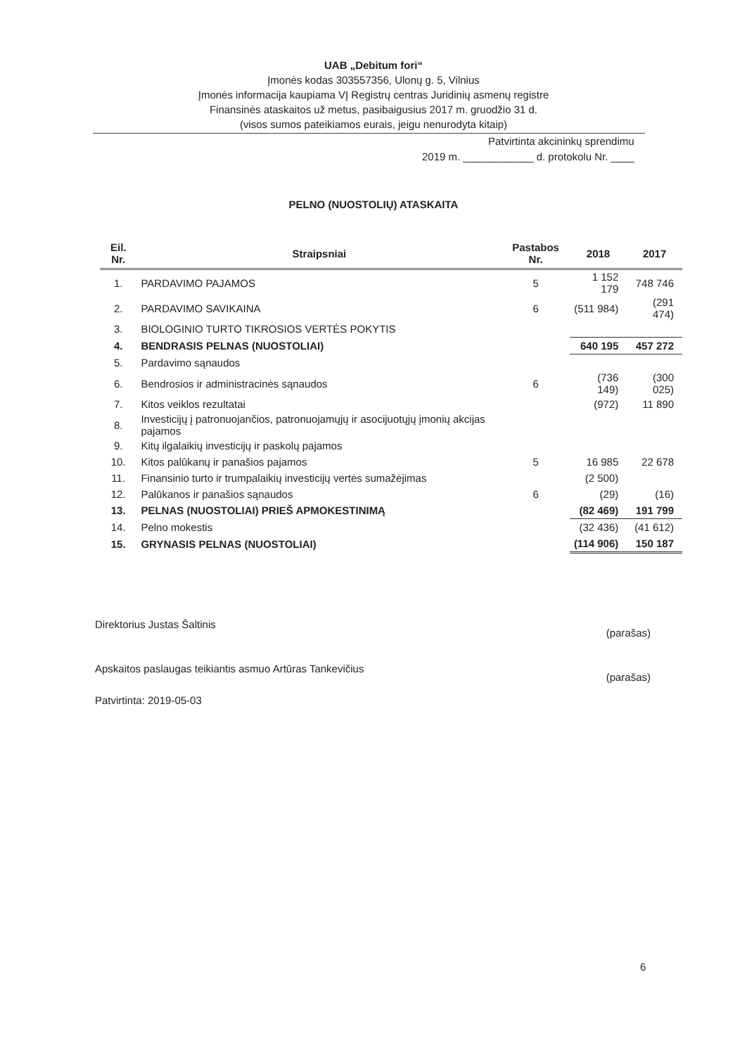UAB „Debitum fori“
Įmonės kodas 303557356, Ulonų g. 5, Vilnius
Įmonės informacija kaupiama VĮ Registrų centras Juridinių asmenų registre
Finansinės ataskaitos už metus, pasibaigusius 2017 m. gruodžio 31 d.
(visos sumos pateikiamos eurais, jeigu nenurodyta kitaip)
Patvirtinta akcininkų sprendimu
2019 m. ____________ d. protokolu Nr. ____
PELNO (NUOSTOLIŲ) ATASKAITA
| Eil. Nr. | Straipsniai | Pastabos Nr. | 2018 | 2017 |
| --- | --- | --- | --- | --- |
| 1. | PARDAVIMO PAJAMOS | 5 | 1 152 179 | 748 746 |
| 2. | PARDAVIMO SAVIKAINA | 6 | (511 984) | (291 474) |
| 3. | BIOLOGINIO TURTO TIKROSIOS VERTĖS POKYTIS | | | |
| 4. | BENDRASIS PELNAS (NUOSTOLIAI) | | 640 195 | 457 272 |
| 5. | Pardavimo sąnaudos | | | |
| 6. | Bendrosios ir administracinės sąnaudos | 6 | (736 149) | (300 025) |
| 7. | Kitos veiklos rezultatai | | (972) | 11 890 |
| 8. | Investicijų į patronuojančios, patronuojamųjų ir asocijuotųjų įmonių akcijas pajamos | | | |
| 9. | Kitų ilgalaikių investicijų ir paskolų pajamos | | | |
| 10. | Kitos palūkanų ir panašios pajamos | 5 | 16 985 | 22 678 |
| 11. | Finansinio turto ir trumpalaikių investicijų vertės sumažėjimas | | (2 500) | |
| 12. | Palūkanos ir panašios sąnaudos | 6 | (29) | (16) |
| 13. | PELNAS (NUOSTOLIAI) PRIEŠ APMOKESTINIMĄ | | (82 469) | 191 799 |
| 14. | Pelno mokestis | | (32 436) | (41 612) |
| 15. | GRYNASIS PELNAS (NUOSTOLIAI) | | (114 906) | 150 187 |
Direktorius Justas Šaltinis (parašas)
Apskaitos paslaugas teikiantis asmuo Artūras Tankevičius (parašas)
Patvirtinta: 2019-05-03
6